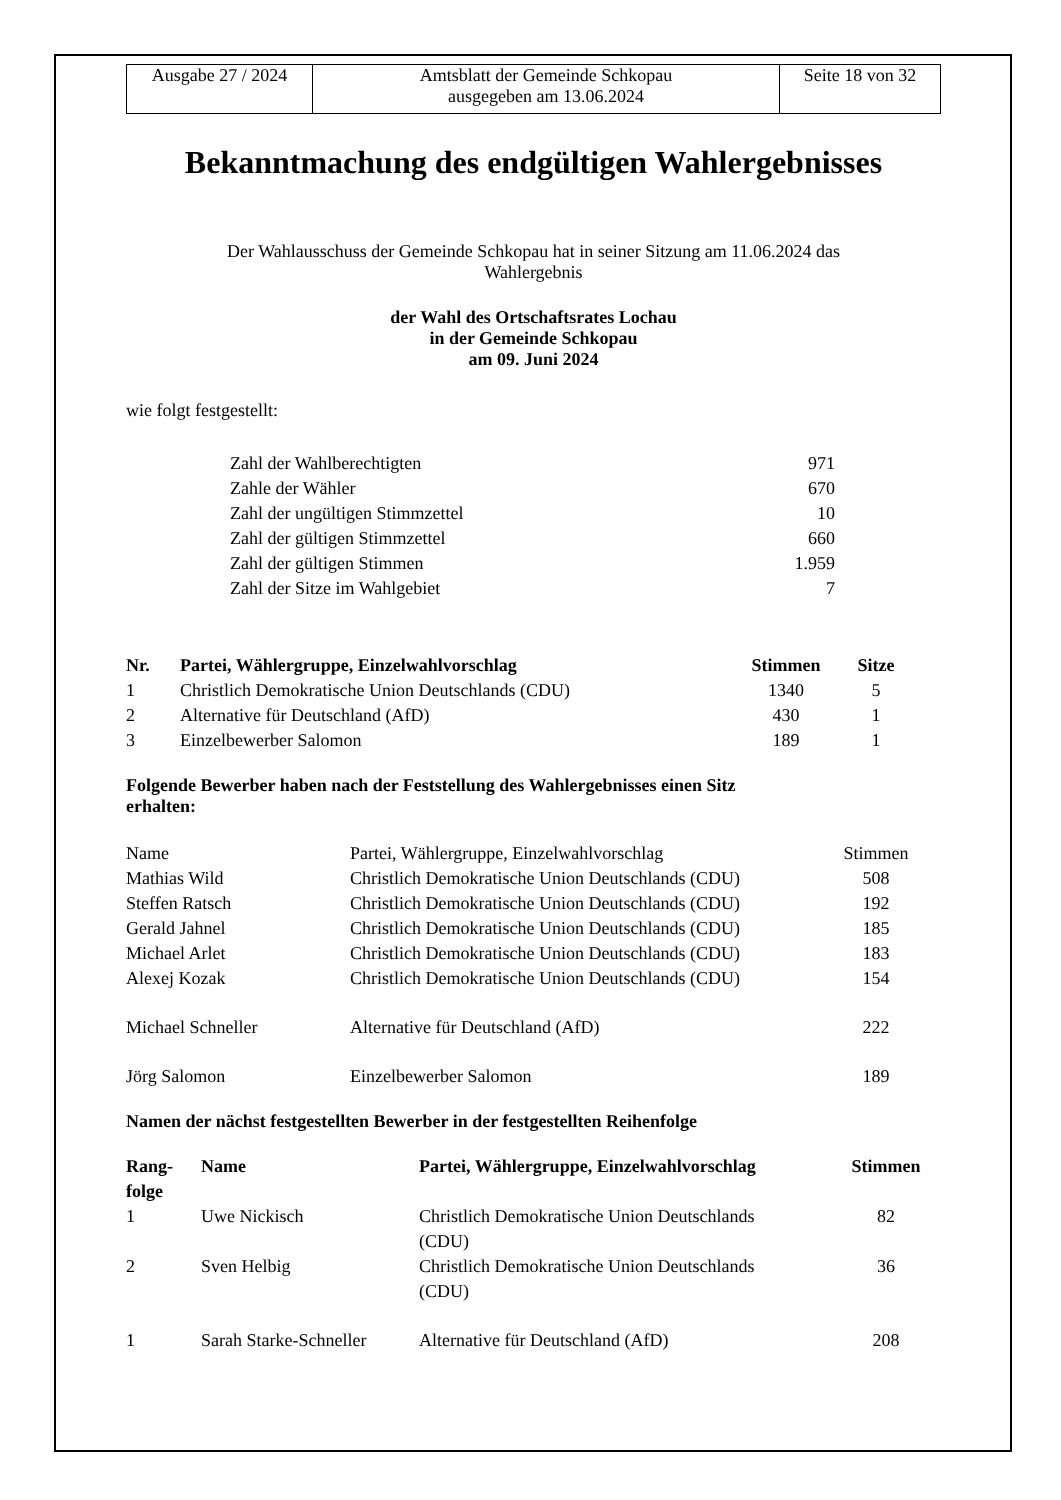| Ausgabe 27 / 2024 | Amtsblatt der Gemeinde Schkopau ausgegeben am 13.06.2024 | Seite 18 von 32 |
Bekanntmachung des endgültigen Wahlergebnisses
Der Wahlausschuss der Gemeinde Schkopau hat in seiner Sitzung am 11.06.2024 das
Wahlergebnis
der Wahl des Ortschaftsrates Lochau
in der Gemeinde Schkopau
am 09. Juni 2024
wie folgt festgestellt:
| Zahl der Wahlberechtigten | 971 |
| Zahle der Wähler | 670 |
| Zahl der ungültigen Stimmzettel | 10 |
| Zahl der gültigen Stimmzettel | 660 |
| Zahl der gültigen Stimmen | 1.959 |
| Zahl der Sitze im Wahlgebiet | 7 |
| Nr. | Partei, Wählergruppe, Einzelwahlvorschlag | Stimmen | Sitze |
| --- | --- | --- | --- |
| 1 | Christlich Demokratische Union Deutschlands (CDU) | 1340 | 5 |
| 2 | Alternative für Deutschland (AfD) | 430 | 1 |
| 3 | Einzelbewerber Salomon | 189 | 1 |
Folgende Bewerber haben nach der Feststellung des Wahlergebnisses einen Sitz
erhalten:
| Name | Partei, Wählergruppe, Einzelwahlvorschlag | Stimmen |
| Mathias Wild | Christlich Demokratische Union Deutschlands (CDU) | 508 |
| Steffen Ratsch | Christlich Demokratische Union Deutschlands (CDU) | 192 |
| Gerald Jahnel | Christlich Demokratische Union Deutschlands (CDU) | 185 |
| Michael Arlet | Christlich Demokratische Union Deutschlands (CDU) | 183 |
| Alexej Kozak | Christlich Demokratische Union Deutschlands (CDU) | 154 |
| Michael Schneller | Alternative für Deutschland (AfD) | 222 |
| Jörg Salomon | Einzelbewerber Salomon | 189 |
Namen der nächst festgestellten Bewerber in der festgestellten Reihenfolge
| Rang- folge | Name | Partei, Wählergruppe, Einzelwahlvorschlag | Stimmen |
| --- | --- | --- | --- |
| 1 | Uwe Nickisch | Christlich Demokratische Union Deutschlands (CDU) | 82 |
| 2 | Sven Helbig | Christlich Demokratische Union Deutschlands (CDU) | 36 |
| 1 | Sarah Starke-Schneller | Alternative für Deutschland (AfD) | 208 |